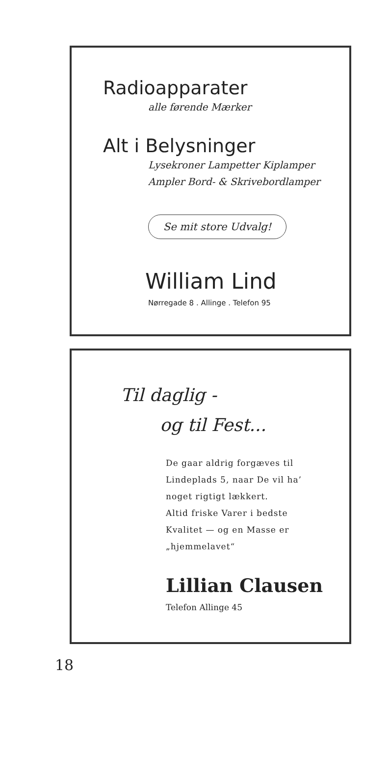Radioapparater
alle førende Mærker
Alt i Belysninger
Lysekroner Lampetter Kiplamper
Ampler Bord- & Skrivebordlamper
Se mit store Udvalg!
William Lind
Nørregade 8 . Allinge . Telefon 95
Til daglig -
og til Fest...
De gaar aldrig forgæves til
Lindeplads 5, naar De vil ha’
noget rigtigt lækkert.
Altid friske Varer i bedste
Kvalitet — og en Masse er
„hjemmelavet“
Lillian Clausen
Telefon Allinge 45
18